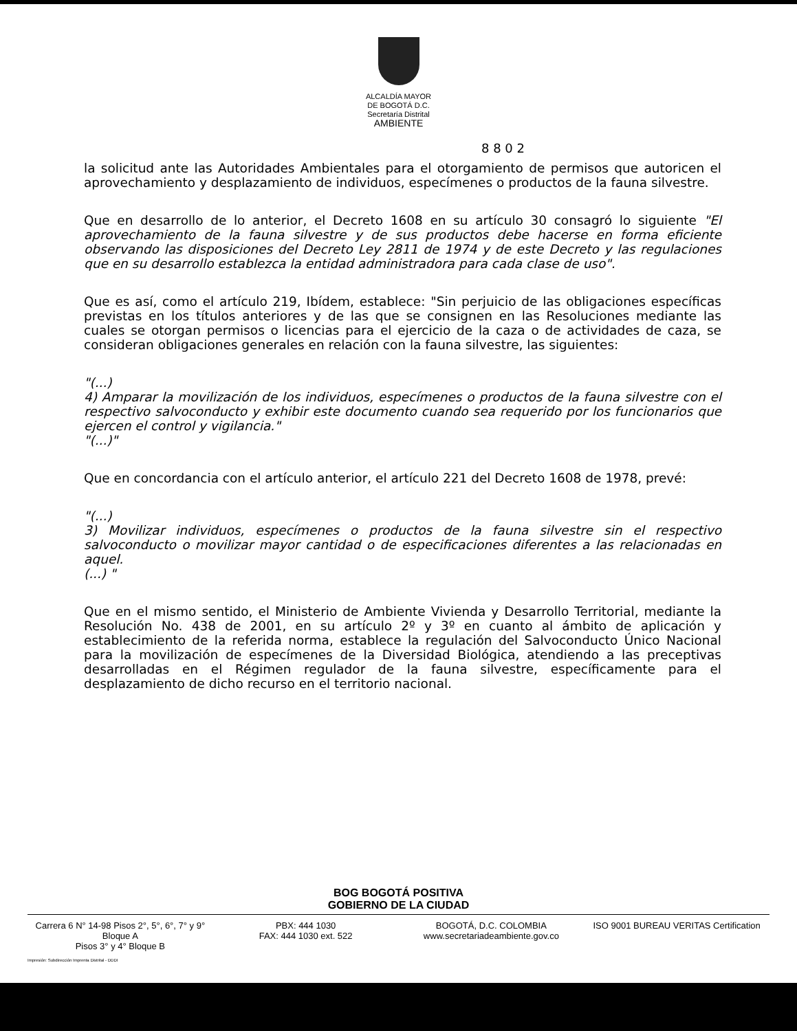ALCALDÍA MAYOR
DE BOGOTÁ D.C.
Secretaría Distrital
AMBIENTE
8 8 0 2
la solicitud ante las Autoridades Ambientales para el otorgamiento de permisos que autoricen el aprovechamiento y desplazamiento de individuos, especímenes o productos de la fauna silvestre.
Que en desarrollo de lo anterior, el Decreto 1608 en su artículo 30 consagró lo siguiente "El aprovechamiento de la fauna silvestre y de sus productos debe hacerse en forma eficiente observando las disposiciones del Decreto Ley 2811 de 1974 y de este Decreto y las regulaciones que en su desarrollo establezca la entidad administradora para cada clase de uso".
Que es así, como el artículo 219, Ibídem, establece: "Sin perjuicio de las obligaciones específicas previstas en los títulos anteriores y de las que se consignen en las Resoluciones mediante las cuales se otorgan permisos o licencias para el ejercicio de la caza o de actividades de caza, se consideran obligaciones generales en relación con la fauna silvestre, las siguientes:
"(...)
4) Amparar la movilización de los individuos, especímenes o productos de la fauna silvestre con el respectivo salvoconducto y exhibir este documento cuando sea requerido por los funcionarios que ejercen el control y vigilancia."
"(...)"
Que en concordancia con el artículo anterior, el artículo 221 del Decreto 1608 de 1978, prevé:
"(...)
3) Movilizar individuos, especímenes o productos de la fauna silvestre sin el respectivo salvoconducto o movilizar mayor cantidad o de especificaciones diferentes a las relacionadas en aquel.
(...) "
Que en el mismo sentido, el Ministerio de Ambiente Vivienda y Desarrollo Territorial, mediante la Resolución No. 438 de 2001, en su artículo 2º y 3º en cuanto al ámbito de aplicación y establecimiento de la referida norma, establece la regulación del Salvoconducto Único Nacional para la movilización de especímenes de la Diversidad Biológica, atendiendo a las preceptivas desarrolladas en el Régimen regulador de la fauna silvestre, específicamente para el desplazamiento de dicho recurso en el territorio nacional.
BOG BOGOTÁ POSITIVA
GOBIERNO DE LA CIUDAD
Carrera 6 N° 14-98 Pisos 2°, 5°, 6°, 7° y 9° Bloque A
Pisos 3° y 4° Bloque B
PBX: 444 1030
FAX: 444 1030 ext. 522
BOGOTÁ, D.C. COLOMBIA
www.secretariadeambiente.gov.co
ISO 9001 BUREAU VERITAS Certification
Impresión: Subdirección Imprenta Distrital - DDDI